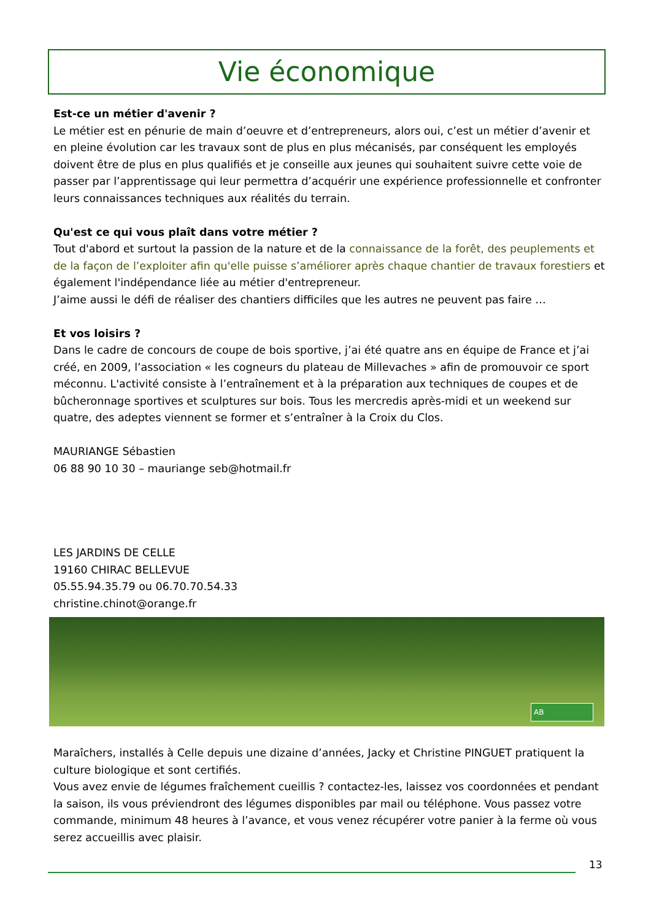Vie économique
Est-ce un métier d'avenir ?
Le métier est en pénurie de main d’oeuvre et d’entrepreneurs, alors oui, c’est un métier d’avenir et en pleine évolution car les travaux sont de plus en plus mécanisés, par conséquent les employés doivent être de plus en plus qualifiés et je conseille aux jeunes qui souhaitent suivre cette voie de passer par l’apprentissage qui leur permettra d’acquérir une expérience professionnelle et confronter leurs connaissances techniques aux réalités du terrain.
Qu'est ce qui vous plaît dans votre métier ?
Tout d'abord et surtout la passion de la nature et de la connaissance de la forêt, des peuplements et de la façon de l’exploiter afin qu'elle puisse s’améliorer après chaque chantier de travaux forestiers et également l'indépendance liée au métier d'entrepreneur.
J’aime aussi le défi de réaliser des chantiers difficiles que les autres ne peuvent pas faire …
Et vos loisirs ?
Dans le cadre de concours de coupe de bois sportive, j’ai été quatre ans en équipe de France et j’ai créé, en 2009, l’association « les cogneurs du plateau de Millevaches » afin de promouvoir ce sport méconnu. L'activité consiste à l’entraînement et à la préparation aux techniques de coupes et de bûcheronnage sportives et sculptures sur bois. Tous les mercredis après-midi et un weekend sur quatre, des adeptes viennent se former et s’entraîner à la Croix du Clos.
MAURIANGE Sébastien
06 88 90 10 30 – mauriange seb@hotmail.fr
LES JARDINS DE CELLE
19160 CHIRAC BELLEVUE
05.55.94.35.79 ou 06.70.70.54.33
christine.chinot@orange.fr
AB
Maraîchers, installés à Celle depuis une dizaine d’années, Jacky et Christine PINGUET pratiquent la culture biologique et sont certifiés.
Vous avez envie de légumes fraîchement cueillis ? contactez-les, laissez vos coordonnées et pendant la saison, ils vous préviendront des légumes disponibles par mail ou téléphone. Vous passez votre commande, minimum 48 heures à l’avance, et vous venez récupérer votre panier à la ferme où vous serez accueillis avec plaisir.
13